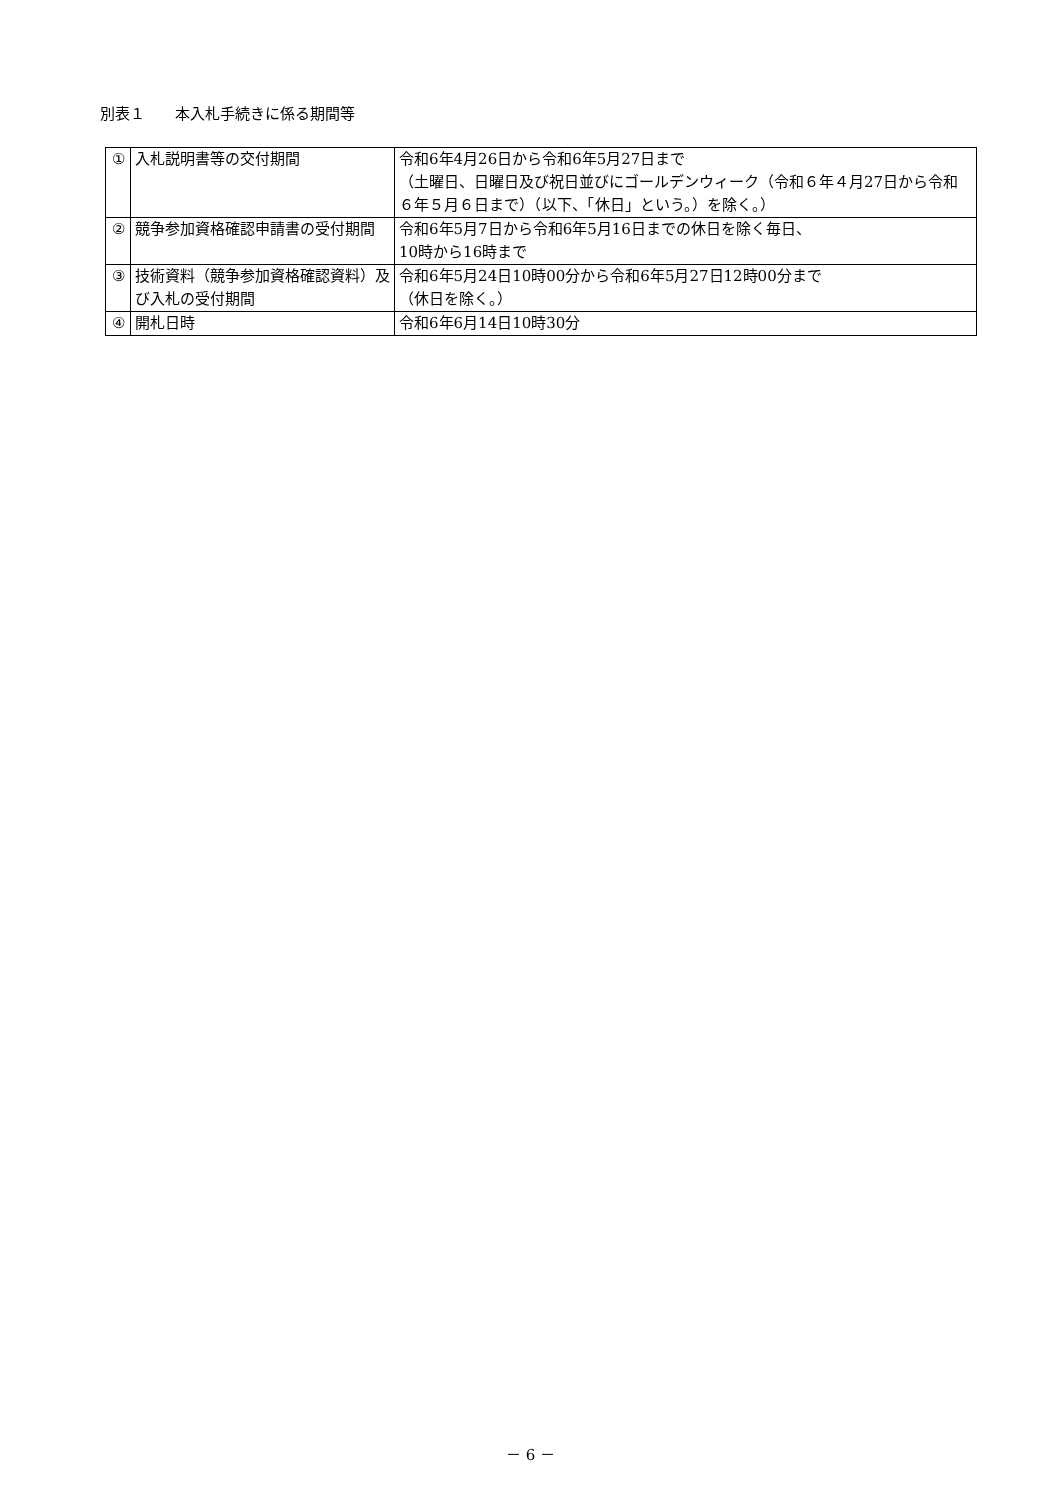別表１　　本入札手続きに係る期間等
| ① | 入札説明書等の交付期間 | 令和6年4月26日から令和6年5月27日まで （土曜日、日曜日及び祝日並びにゴールデンウィーク（令和６年４月27日から令和６年５月６日まで）（以下、「休日」という。）を除く。） |
| ② | 競争参加資格確認申請書の受付期間 | 令和6年5月7日から令和6年5月16日までの休日を除く毎日、 10時から16時まで |
| ③ | 技術資料（競争参加資格確認資料）及び入札の受付期間 | 令和6年5月24日10時00分から令和6年5月27日12時00分まで （休日を除く。） |
| ④ | 開札日時 | 令和6年6月14日10時30分 |
－ 6 －